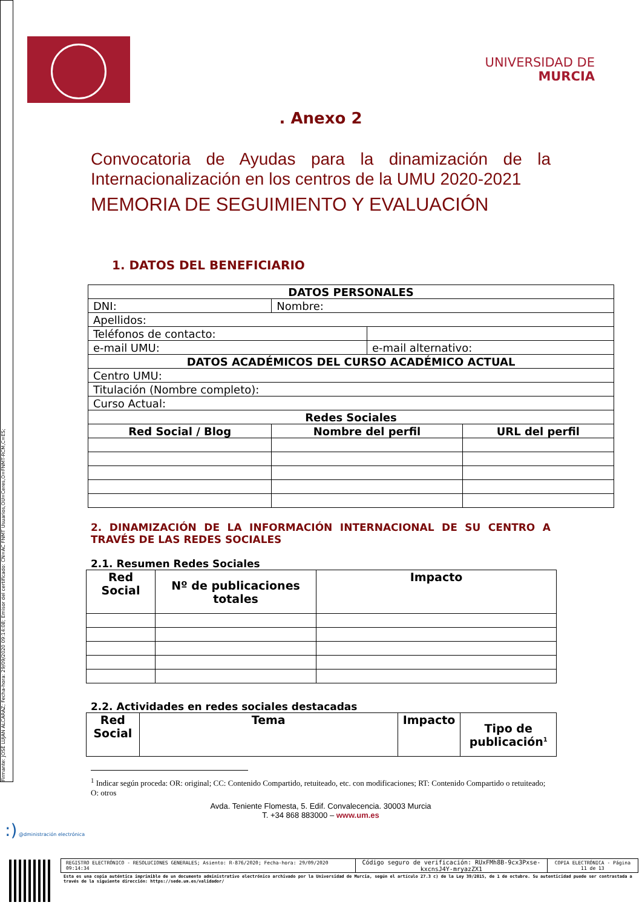Firmante: JOSÉ LUJAN ALCARAZ; Fecha-hora: 29/09/2020 09:14:08; Emisor del certificado: CN=AC FNMT Usuarios,OU=Ceres,O=FNMT-RCM,C=ES;
UNIVERSIDAD DE
MURCIA
. Anexo 2
Convocatoria de Ayudas para la dinamización de la Internacionalización en los centros de la UMU 2020-2021
MEMORIA DE SEGUIMIENTO Y EVALUACIÓN
1. DATOS DEL BENEFICIARIO
| DATOS PERSONALES | | | |
| --- | --- | --- | --- |
| DNI: | Nombre: | | |
| Apellidos: | | | |
| Teléfonos de contacto: | | | |
| e-mail UMU: | | e-mail alternativo: | |
| DATOS ACADÉMICOS DEL CURSO ACADÉMICO ACTUAL | | | |
| Centro UMU: | | | |
| Titulación (Nombre completo): | | | |
| Curso Actual: | | | |
| Redes Sociales | | | |
| Red Social / Blog | Nombre del perfil | | URL del perfil |
2. DINAMIZACIÓN DE LA INFORMACIÓN INTERNACIONAL DE SU CENTRO A TRAVÉS DE LAS REDES SOCIALES
2.1. Resumen Redes Sociales
| Red Social | Nº de publicaciones totales | Impacto |
| --- | --- | --- |
2.2. Actividades en redes sociales destacadas
| Red Social | Tema | Impacto | Tipo de publicación<sup>1</sup> |
| --- | --- | --- | --- |
<sup>1</sup> Indicar según proceda: OR: original; CC: Contenido Compartido, retuiteado, etc. con modificaciones; RT: Contenido Compartido o retuiteado; O: otros
Avda. Teniente Flomesta, 5. Edif. Convalecencia. 30003 Murcia
T. +34 868 883000 – www.um.es
:) @dministración electrónica
| REGISTRO ELECTRÓNICO - RESOLUCIONES GENERALES; Asiento: R-876/2020; Fecha-hora: 29/09/2020 09:14:34 | Código seguro de verificación: RUxFMh8B-9cx3Pxse-kxcnsJ4Y-mryazZX1 | COPIA ELECTRÓNICA - Página 11 de 13 |
Esta es una copia auténtica imprimible de un documento administrativo electrónico archivado por la Universidad de Murcia, según el artículo 27.3 c) de la Ley 39/2015, de 1 de octubre. Su autenticidad puede ser contrastada a través de la siguiente dirección: https://sede.um.es/validador/